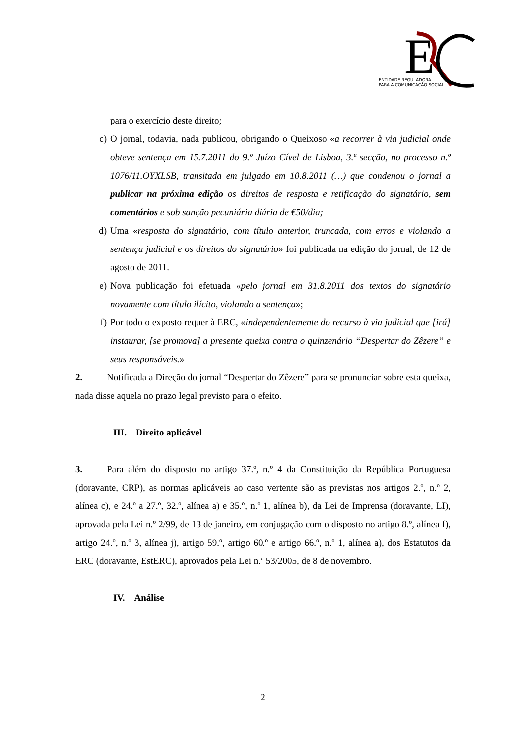E
ENTIDADE REGULADORA
PARA A COMUNICAÇÃO SOCIAL
para o exercício deste direito;
c) O jornal, todavia, nada publicou, obrigando o Queixoso «a recorrer à via judicial onde obteve sentença em 15.7.2011 do 9.º Juízo Cível de Lisboa, 3.ª secção, no processo n.º 1076/11.OYXLSB, transitada em julgado em 10.8.2011 (…) que condenou o jornal a publicar na próxima edição os direitos de resposta e retificação do signatário, sem comentários e sob sanção pecuniária diária de €50/dia;
d) Uma «resposta do signatário, com título anterior, truncada, com erros e violando a sentença judicial e os direitos do signatário» foi publicada na edição do jornal, de 12 de agosto de 2011.
e) Nova publicação foi efetuada «pelo jornal em 31.8.2011 dos textos do signatário novamente com título ilícito, violando a sentença»;
f) Por todo o exposto requer à ERC, «independentemente do recurso à via judicial que [irá] instaurar, [se promova] a presente queixa contra o quinzenário “Despertar do Zêzere” e seus responsáveis.»
2. Notificada a Direção do jornal “Despertar do Zêzere” para se pronunciar sobre esta queixa, nada disse aquela no prazo legal previsto para o efeito.
III. Direito aplicável
3. Para além do disposto no artigo 37.º, n.º 4 da Constituição da República Portuguesa (doravante, CRP), as normas aplicáveis ao caso vertente são as previstas nos artigos 2.º, n.º 2, alínea c), e 24.º a 27.º, 32.º, alínea a) e 35.º, n.º 1, alínea b), da Lei de Imprensa (doravante, LI), aprovada pela Lei n.º 2/99, de 13 de janeiro, em conjugação com o disposto no artigo 8.º, alínea f), artigo 24.º, n.º 3, alínea j), artigo 59.º, artigo 60.º e artigo 66.º, n.º 1, alínea a), dos Estatutos da ERC (doravante, EstERC), aprovados pela Lei n.º 53/2005, de 8 de novembro.
IV. Análise
2